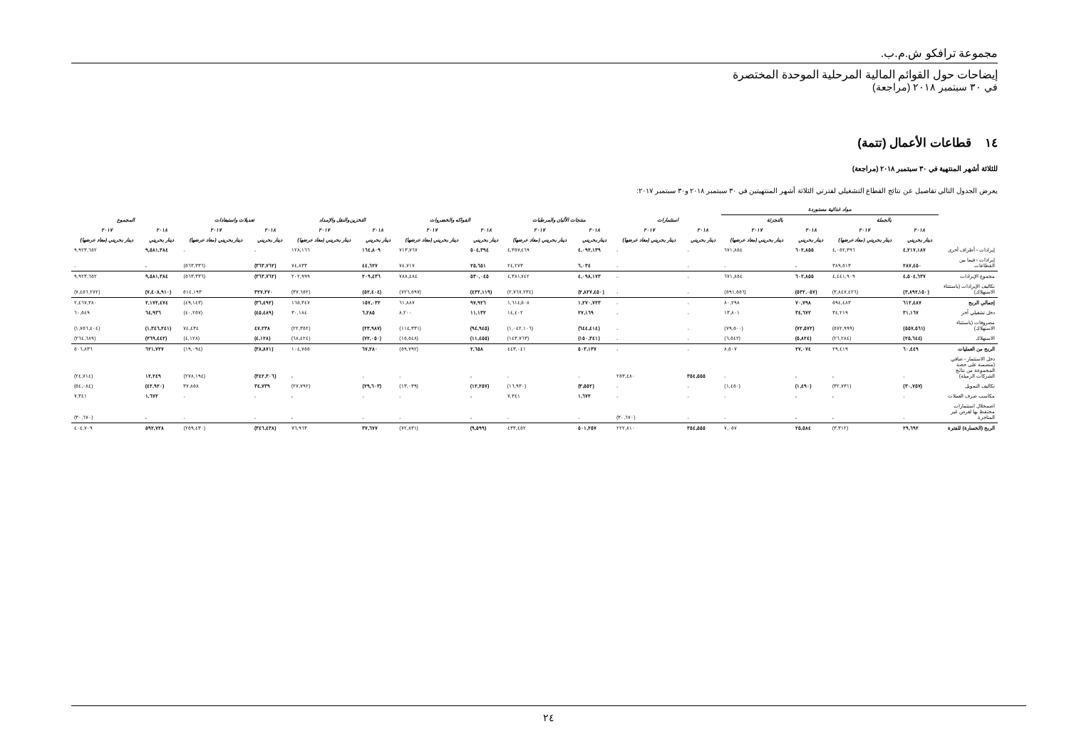مجموعة ترافكو ش.م.ب.
إيضاحات حول القوائم المالية المرحلية الموحدة المختصرة
في ٣٠ سبتمبر ٢٠١٨ (مراجعة)
١٤ قطاعات الأعمال (تتمة)
للثلاثة أشهر المنتهية في ٣٠ سبتمبر ٢٠١٨ (مراجعة)
يعرض الجدول التالي تفاصيل عن نتائج القطاع التشغيلي لفترتي الثلاثة أشهر المنتهيتين في ٣٠ سبتمبر ٢٠١٨ و٣٠ سبتمبر ٢٠١٧:
| | مواد غذائية مستوردة | | | | | | | | | | | | | | | |
| --- | --- | --- | --- | --- | --- | --- | --- | --- | --- | --- | --- | --- | --- | --- | --- | --- |
| | بالجملة | | بالتجزئة | | استثمارات | | منتجات الألبان والمرطبات | | الفواكه والخضروات | | التخزين والنقل والإمداد | | تعديلات واستبعادات | | المجموع | |
| | ٢٠١٨ | ٢٠١٧ | ٢٠١٨ | ٢٠١٧ | ٢٠١٨ | ٢٠١٧ | ٢٠١٨ | ٢٠١٧ | ٢٠١٨ | ٢٠١٧ | ٢٠١٨ | ٢٠١٧ | ٢٠١٨ | ٢٠١٧ | ٢٠١٨ | ٢٠١٧ |
| | دينار بحريني | دينار بحريني (معاد عرضها) | دينار بحريني | دينار بحريني (معاد عرضها) | دينار بحريني | دينار بحريني (معاد عرضها) | دينار بحريني | دينار بحريني (معاد عرضها) | دينار بحريني | دينار بحريني (معاد عرضها) | دينار بحريني | دينار بحريني (معاد عرضها) | دينار بحريني | دينار بحريني (معاد عرضها) | دينار بحريني | دينار بحريني (معاد عرضها) |
| إيرادات - أطراف أخرى | ٤,٢١٧,١٨٧ | ٤,٠٥٢,٣٩٦ | ٦٠٢,٨٥٥ | ٦٧١,٨٥٤ | - | - | ٤,٠٩٢,١٣٩ | ٤,٣٥٧,٤٦٩ | ٥٠٤,٣٩٤ | ٧١٣,٧٦٧ | ١٦٤,٨٠٩ | ١٢٨,١٦٦ | - | - | ٩,٥٨١,٣٨٤ | ٩,٩٢٣,٦٥٢ |
| إيرادات - فيما بين القطاعات | ٢٨٧,٤٥٠ | ٣٨٩,٥١٣ | - | - | - | - | ٦,٠٣٤ | ٢٤,٢٧٣ | ٢٥,٦٥١ | ٧٤,٧١٧ | ٤٤,٦٢٧ | ٧٤,٨٣٣ | (٣٦٣,٧٦٢) | (٥٦٣,٣٣٦) | - | - |
| مجموع الإيرادات | ٤,٥٠٤,٦٣٧ | ٤,٤٤١,٩٠٩ | ٦٠٢,٨٥٥ | ٦٧١,٨٥٤ | - | - | ٤,٠٩٨,١٧٣ | ٤,٣٨١,٧٤٢ | ٥٣٠,٠٤٥ | ٧٨٨,٤٨٤ | ٢٠٩,٤٣٦ | ٢٠٢,٩٩٩ | (٣٦٣,٧٦٢) | (٥٦٣,٣٣٦) | ٩,٥٨١,٣٨٤ | ٩,٩٢٣,٦٥٢ |
| تكاليف الإيرادات (باستثناء الاستهلاك) | (٣,٨٩٢,١٥٠) | (٣,٨٤٧,٤٢٦) | (٥٣٢,٠٥٧) | (٥٩١,٥٥٦) | - | - | (٢,٨٢٧,٤٥٠) | (٢,٧٦٧,٢٣٤) | (٤٣٢,١١٩) | (٧٢٦,٥٩٧) | (٥٢,٤٠٤) | (٣٧,٦٥٢) | ٣٢٧,٢٧٠ | ٥١٤,١٩٣ | (٧,٤٠٨,٩١٠) | (٧,٤٥٦,٢٧٢) |
| إجمالي الربح | ٦١٢,٤٨٧ | ٥٩٤,٤٨٣ | ٧٠,٧٩٨ | ٨٠,٢٩٨ | - | - | ١,٢٧٠,٧٢٣ | ١,٦١٤,٥٠٨ | ٩٧,٩٢٦ | ٦١,٨٨٧ | ١٥٧,٠٣٢ | ١٦٥,٣٤٧ | (٣٦,٤٩٢) | (٤٩,١٤٣) | ٢,١٧٢,٤٧٤ | ٢,٤٦٧,٣٨٠ |
| دخل تشغيلي آخر | ٣١,١٦٧ | ٣٤,٢١٩ | ٣٤,٦٧٢ | ١٣,٨٠١ | - | - | ٢٧,١٦٩ | ١٤,٤٠٢ | ١١,١٣٢ | ٨,٢٠٠ | ٦,٢٨٥ | ٣٠,١٨٤ | (٤٥,٤٨٩) | (٤٠,٢٥٧) | ٦٤,٩٣٦ | ٦٠,٥٤٩ |
| مصروفات (باستثناء الاستهلاك) | (٥٥٧,٥٦١) | (٥٧٢,٩٩٩) | (٧٢,٥٧٢) | (٧٩,٥٠٠) | - | - | (٦٤٤,٤١٤) | (١,٠٤٢,١٠٦) | (٩٤,٩٤٥) | (١١٤,٣٣١) | (٢٣,٩٨٧) | (٢٢,٣٥٢) | ٤٧,٢٣٨ | ٧٤,٤٣٤ | (١,٣٤٦,٢٤١) | (١,٧٥٦,٤٠٤) |
| الاستهلاك | (٢٥,٦٤٤) | (٢٦,٢٨٤) | (٥,٨٢٤) | (٦,٥٤٢) | - | - | (١٥٠,٣٤١) | (١٤٣,٧٦٣) | (١١,٤٥٥) | (١٥,٥٤٨) | (٧٢,٠٥٠) | (٦٨,٤٢٤) | (٤,١٢٨) | (٤,١٢٨) | (٢٦٩,٤٤٢) | (٢٦٤,٦٨٩) |
| الربح من العمليات | ٦٠,٤٤٩ | ٢٩,٤١٩ | ٢٧,٠٧٤ | ٨,٥٠٧ | - | - | ٥٠٣,١٣٧ | ٤٤٣,٠٤١ | ٢,٦٥٨ | (٥٩,٧٩٢) | ٦٧,٢٨٠ | ١٠٤,٧٥٥ | (٣٨,٨٧١) | (١٩,٠٩٤) | ٦٢١,٧٢٧ | ٥٠٦,٨٣٦ |
| دخل الاستثمار - صافي (متضمنة على حصة المجموعة من نتائج الشركات الزميلة) | - | - | - | - | ٣٥٤,٥٥٥ | ٢٥٣,٤٨٠ | - | - | - | - | - | - | (٣٤٢,٣٠٦) | (٢٧٨,١٩٤) | ١٢,٢٤٩ | (٢٤,٧١٤) |
| تكاليف التمويل | (٣٠,٧٥٧) | (٣٢,٧٣١) | (١,٤٩٠) | (١,٤٥٠) | - | - | (٣,٥٥٢) | (١٦,٩٣٠) | (١٢,٢٥٧) | (١٣,٠٣٩) | (٢٩,٦٠٣) | (٢٧,٧٩٢) | ٣٤,٧٣٩ | ٣٧,٨٥٨ | (٤٢,٩٢٠) | (٥٤,٠٨٤) |
| مكاسب صرف العملات | - | - | - | - | - | - | ١,٦٧٢ | ٧,٣٤١ | - | - | - | - | - | - | ١,٦٧٢ | ٧,٣٤١ |
| اضمحلال استثمارات محتفظ بها لغرض غير المتاجرة | - | - | - | - | - | (٣٠,٦٧٠) | - | - | - | - | - | - | - | - | - | (٣٠,٦٧٠) |
| الربح (الخسارة) للفترة | ٢٩,٦٩٢ | (٣,٣١٢) | ٢٥,٥٨٤ | ٧,٠٥٧ | ٣٥٤,٥٥٥ | ٢٢٢,٨١٠ | ٥٠١,٢٥٧ | ٤٣٣,٤٥٢ | (٩,٥٩٩) | (٧٢,٨٣١) | ٣٧,٦٧٧ | ٧٦,٩٦٣ | (٣٤٦,٤٣٨) | (٢٥٩,٤٣٠) | ٥٩٢,٧٢٨ | ٤٠٤,٧٠٩ |
٢٤